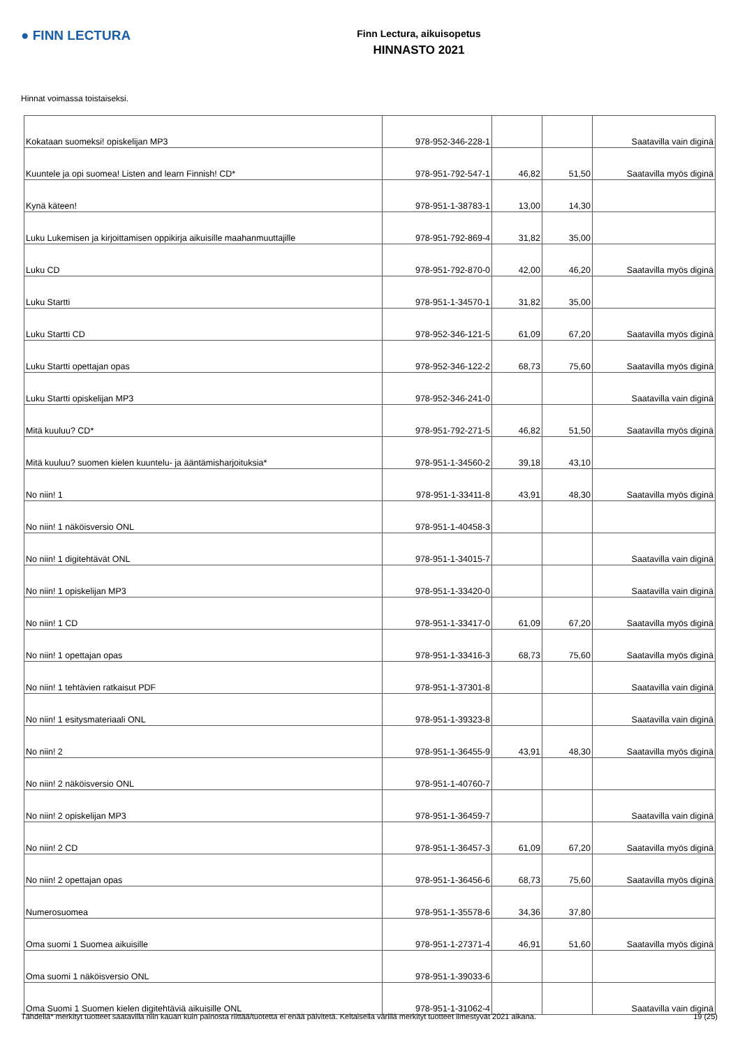● FINN LECTURA
Finn Lectura, aikuisopetus
HINNASTO 2021
Hinnat voimassa toistaiseksi.
| Kokataan suomeksi! opiskelijan MP3 | 978-952-346-228-1 | | | Saatavilla vain diginä |
| Kuuntele ja opi suomea! Listen and learn Finnish! CD* | 978-951-792-547-1 | 46,82 | 51,50 | Saatavilla myös diginä |
| Kynä käteen! | 978-951-1-38783-1 | 13,00 | 14,30 | |
| Luku Lukemisen ja kirjoittamisen oppikirja aikuisille maahanmuuttajille | 978-951-792-869-4 | 31,82 | 35,00 | |
| Luku CD | 978-951-792-870-0 | 42,00 | 46,20 | Saatavilla myös diginä |
| Luku Startti | 978-951-1-34570-1 | 31,82 | 35,00 | |
| Luku Startti CD | 978-952-346-121-5 | 61,09 | 67,20 | Saatavilla myös diginä |
| Luku Startti opettajan opas | 978-952-346-122-2 | 68,73 | 75,60 | Saatavilla myös diginä |
| Luku Startti opiskelijan MP3 | 978-952-346-241-0 | | | Saatavilla vain diginä |
| Mitä kuuluu? CD* | 978-951-792-271-5 | 46,82 | 51,50 | Saatavilla myös diginä |
| Mitä kuuluu? suomen kielen kuuntelu- ja ääntämisharjoituksia* | 978-951-1-34560-2 | 39,18 | 43,10 | |
| No niin! 1 | 978-951-1-33411-8 | 43,91 | 48,30 | Saatavilla myös diginä |
| No niin! 1 näköisversio ONL | 978-951-1-40458-3 | | | |
| No niin! 1 digitehtävät ONL | 978-951-1-34015-7 | | | Saatavilla vain diginä |
| No niin! 1 opiskelijan MP3 | 978-951-1-33420-0 | | | Saatavilla vain diginä |
| No niin! 1 CD | 978-951-1-33417-0 | 61,09 | 67,20 | Saatavilla myös diginä |
| No niin! 1 opettajan opas | 978-951-1-33416-3 | 68,73 | 75,60 | Saatavilla myös diginä |
| No niin! 1 tehtävien ratkaisut PDF | 978-951-1-37301-8 | | | Saatavilla vain diginä |
| No niin! 1 esitysmateriaali ONL | 978-951-1-39323-8 | | | Saatavilla vain diginä |
| No niin! 2 | 978-951-1-36455-9 | 43,91 | 48,30 | Saatavilla myös diginä |
| No niin! 2 näköisversio ONL | 978-951-1-40760-7 | | | |
| No niin! 2 opiskelijan MP3 | 978-951-1-36459-7 | | | Saatavilla vain diginä |
| No niin! 2 CD | 978-951-1-36457-3 | 61,09 | 67,20 | Saatavilla myös diginä |
| No niin! 2 opettajan opas | 978-951-1-36456-6 | 68,73 | 75,60 | Saatavilla myös diginä |
| Numerosuomea | 978-951-1-35578-6 | 34,36 | 37,80 | |
| Oma suomi 1 Suomea aikuisille | 978-951-1-27371-4 | 46,91 | 51,60 | Saatavilla myös diginä |
| Oma suomi 1 näköisversio ONL | 978-951-1-39033-6 | | | |
| Oma Suomi 1 Suomen kielen digitehtäviä aikuisille ONL | 978-951-1-31062-4 | | | Saatavilla vain diginä |
Tähdellä* merkityt tuotteet saatavilla niin kauan kuin painosta riittää/tuotetta ei enää päivitetä. Keltaisella värillä merkityt tuotteet ilmestyvät 2021 aikana. 19 (25)